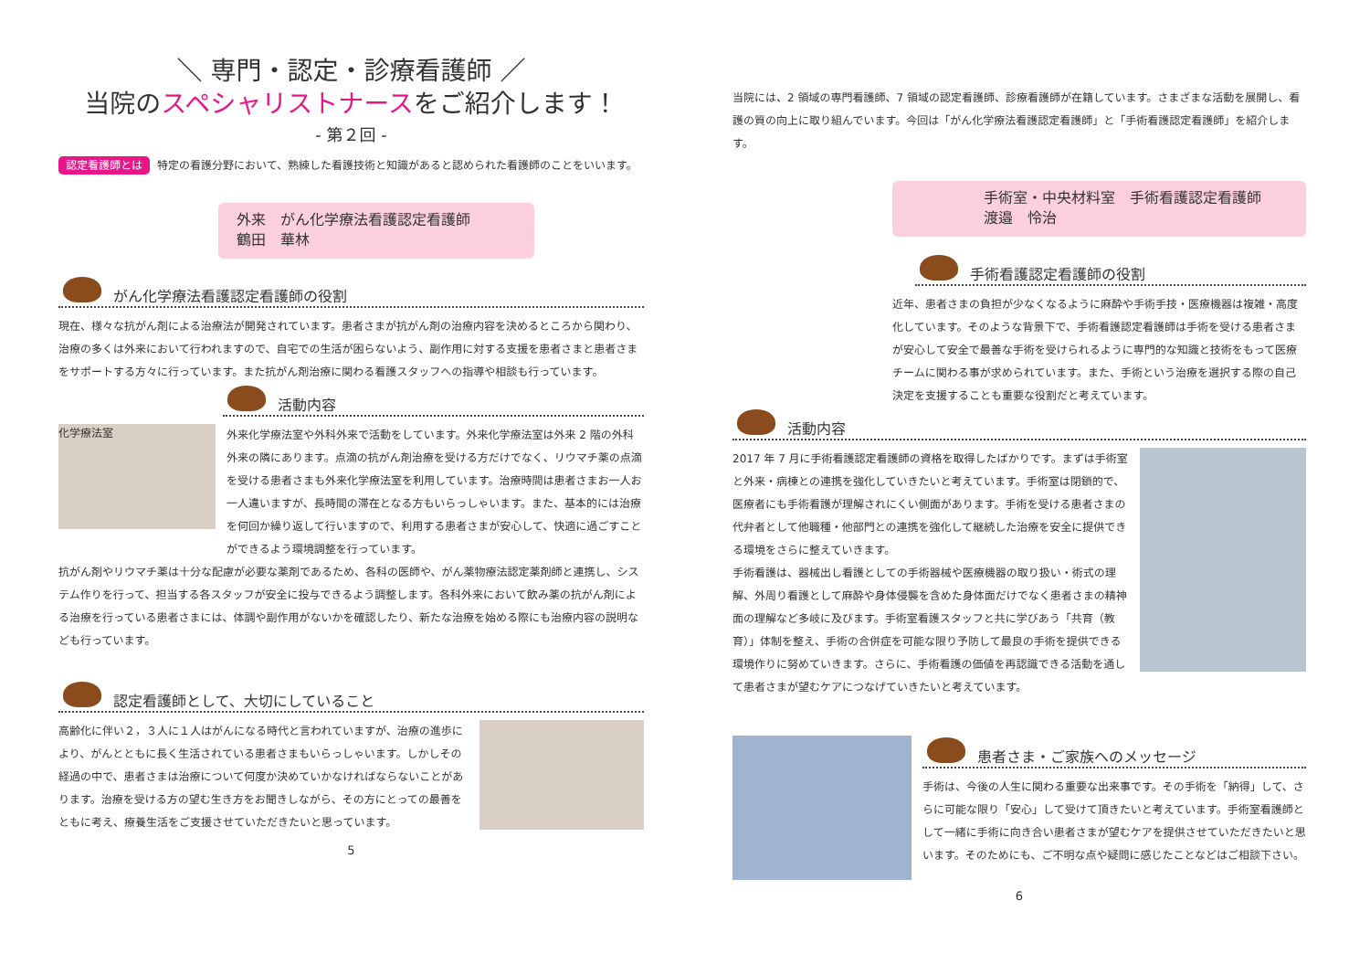＼ 専門・認定・診療看護師 ／
当院のスペシャリストナースをご紹介します！
- 第２回 -
認定看護師とは 特定の看護分野において、熟練した看護技術と知識があると認められた看護師のことをいいます。
外来　がん化学療法看護認定看護師
鶴田　華林
がん化学療法看護認定看護師の役割
現在、様々な抗がん剤による治療法が開発されています。患者さまが抗がん剤の治療内容を決めるところから関わり、治療の多くは外来において行われますので、自宅での生活が困らないよう、副作用に対する支援を患者さまと患者さまをサポートする方々に行っています。また抗がん剤治療に関わる看護スタッフへの指導や相談も行っています。
活動内容
化学療法室
外来化学療法室や外科外来で活動をしています。外来化学療法室は外来 2 階の外科外来の隣にあります。点滴の抗がん剤治療を受ける方だけでなく、リウマチ薬の点滴を受ける患者さまも外来化学療法室を利用しています。治療時間は患者さまお一人お一人違いますが、長時間の滞在となる方もいらっしゃいます。また、基本的には治療を何回か繰り返して行いますので、利用する患者さまが安心して、快適に過ごすことができるよう環境調整を行っています。
抗がん剤やリウマチ薬は十分な配慮が必要な薬剤であるため、各科の医師や、がん薬物療法認定薬剤師と連携し、システム作りを行って、担当する各スタッフが安全に投与できるよう調整します。各科外来において飲み薬の抗がん剤による治療を行っている患者さまには、体調や副作用がないかを確認したり、新たな治療を始める際にも治療内容の説明なども行っています。
認定看護師として、大切にしていること
高齢化に伴い２，３人に１人はがんになる時代と言われていますが、治療の進歩により、がんとともに長く生活されている患者さまもいらっしゃいます。しかしその経過の中で、患者さまは治療について何度か決めていかなければならないことがあります。治療を受ける方の望む生き方をお聞きしながら、その方にとっての最善をともに考え、療養生活をご支援させていただきたいと思っています。
5
当院には、2 領域の専門看護師、7 領域の認定看護師、診療看護師が在籍しています。さまざまな活動を展開し、看護の質の向上に取り組んでいます。今回は「がん化学療法看護認定看護師」と「手術看護認定看護師」を紹介します。
手術室・中央材料室　手術看護認定看護師
渡邉　怜治
手術看護認定看護師の役割
近年、患者さまの負担が少なくなるように麻酔や手術手技・医療機器は複雑・高度化しています。そのような背景下で、手術看護認定看護師は手術を受ける患者さまが安心して安全で最善な手術を受けられるように専門的な知識と技術をもって医療チームに関わる事が求められています。また、手術という治療を選択する際の自己決定を支援することも重要な役割だと考えています。
活動内容
2017 年 7 月に手術看護認定看護師の資格を取得したばかりです。まずは手術室と外来・病棟との連携を強化していきたいと考えています。手術室は閉鎖的で、医療者にも手術看護が理解されにくい側面があります。手術を受ける患者さまの代弁者として他職種・他部門との連携を強化して継続した治療を安全に提供できる環境をさらに整えていきます。
手術看護は、器械出し看護としての手術器械や医療機器の取り扱い・術式の理解、外周り看護として麻酔や身体侵襲を含めた身体面だけでなく患者さまの精神面の理解など多岐に及びます。手術室看護スタッフと共に学びあう「共育（教育）」体制を整え、手術の合併症を可能な限り予防して最良の手術を提供できる環境作りに努めていきます。さらに、手術看護の価値を再認識できる活動を通して患者さまが望むケアにつなげていきたいと考えています。
患者さま・ご家族へのメッセージ
手術は、今後の人生に関わる重要な出来事です。その手術を「納得」して、さらに可能な限り「安心」して受けて頂きたいと考えています。手術室看護師として一緒に手術に向き合い患者さまが望むケアを提供させていただきたいと思います。そのためにも、ご不明な点や疑問に感じたことなどはご相談下さい。
6